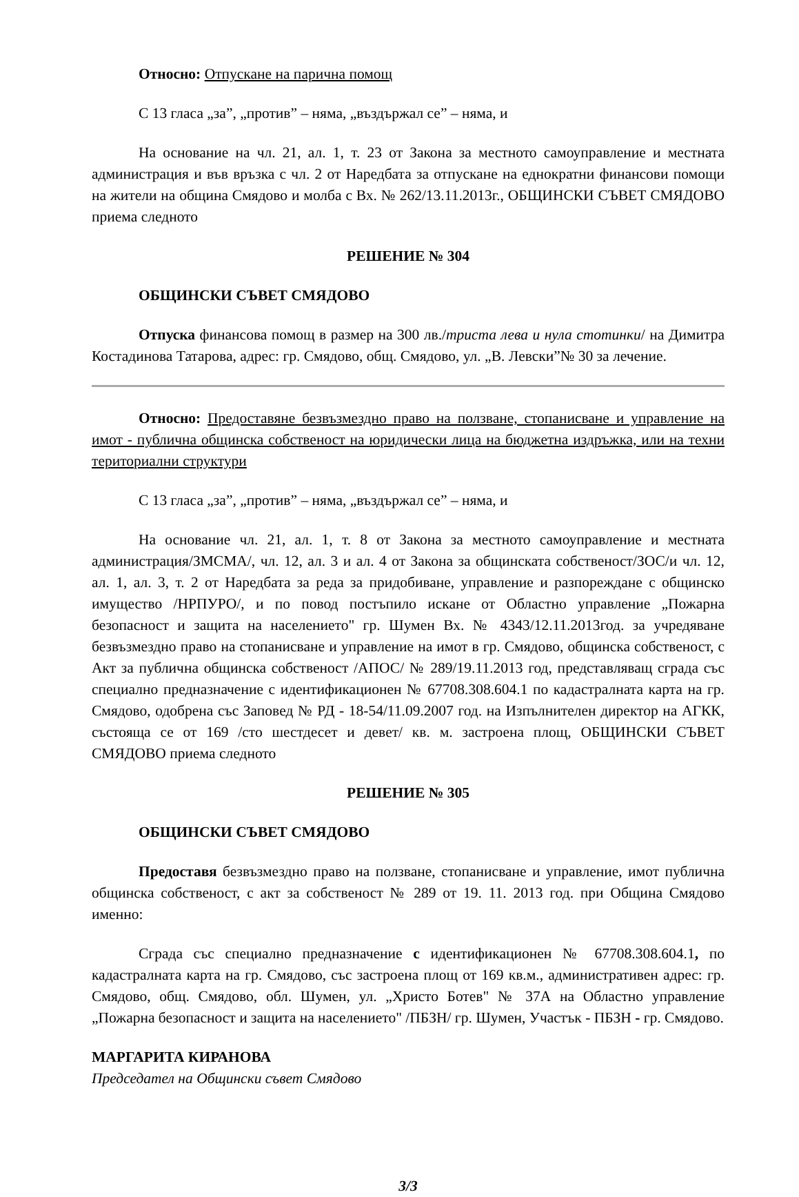Относно: Отпускане на парична помощ
С 13 гласа „за”, „против” – няма, „въздържал се” – няма, и
На основание на чл. 21, ал. 1, т. 23 от Закона за местното самоуправление и местната администрация и във връзка с чл. 2 от Наредбата за отпускане на еднократни финансови помощи на жители на община Смядово и молба с Вх. № 262/13.11.2013г., ОБЩИНСКИ СЪВЕТ СМЯДОВО приема следното
РЕШЕНИЕ № 304
ОБЩИНСКИ СЪВЕТ СМЯДОВО
Отпуска финансова помощ в размер на 300 лв./триста лева и нула стотинки/ на Димитра Костадинова Татарова, адрес: гр. Смядово, общ. Смядово, ул. „В. Левски”№ 30 за лечение.
Относно: Предоставяне безвъзмездно право на ползване, стопанисване и управление на имот - публична общинска собственост на юридически лица на бюджетна издръжка, или на техни териториални структури
С 13 гласа „за”, „против” – няма, „въздържал се” – няма, и
На основание чл. 21, ал. 1, т. 8 от Закона за местното самоуправление и местната администрация/ЗМСМА/, чл. 12, ал. 3 и ал. 4 от Закона за общинската собственост/ЗОС/и чл. 12, ал. 1, ал. 3, т. 2 от Наредбата за реда за придобиване, управление и разпореждане с общинско имущество /НРПУРО/, и по повод постъпило искане от Областно управление „Пожарна безопасност и защита на населението" гр. Шумен Вх. № 4343/12.11.2013год. за учредяване безвъзмездно право на стопанисване и управление на имот в гр. Смядово, общинска собственост, с Акт за публична общинска собственост /АПОС/ № 289/19.11.2013 год, представляващ сграда със специално предназначение с идентификационен № 67708.308.604.1 по кадастралната карта на гр. Смядово, одобрена със Заповед № РД - 18-54/11.09.2007 год. на Изпълнителен директор на АГКК, състояща се от 169 /сто шестдесет и девет/ кв. м. застроена площ, ОБЩИНСКИ СЪВЕТ СМЯДОВО приема следното
РЕШЕНИЕ № 305
ОБЩИНСКИ СЪВЕТ СМЯДОВО
Предоставя безвъзмездно право на ползване, стопанисване и управление, имот публична общинска собственост, с акт за собственост № 289 от 19. 11. 2013 год. при Община Смядово именно:
Сграда със специално предназначение с идентификационен № 67708.308.604.1, по кадастралната карта на гр. Смядово, със застроена площ от 169 кв.м., административен адрес: гр. Смядово, общ. Смядово, обл. Шумен, ул. „Христо Ботев" № 37А на Областно управление „Пожарна безопасност и защита на населението" /ПБЗН/ гр. Шумен, Участък - ПБЗН - гр. Смядово.
МАРГАРИТА КИРАНОВА
Председател на Общински съвет Смядово
3/3